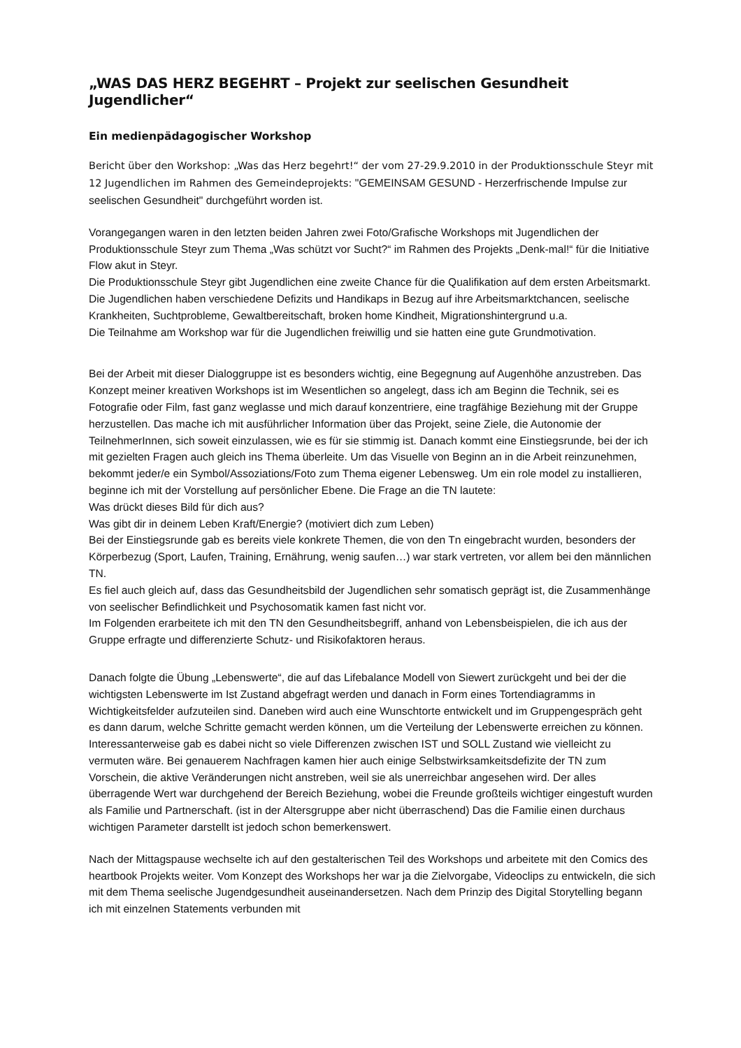„WAS DAS HERZ BEGEHRT – Projekt zur seelischen Gesundheit Jugendlicher“
Ein medienpädagogischer Workshop
Bericht über den Workshop: „Was das Herz begehrt!“ der vom 27-29.9.2010 in der Produktionsschule Steyr mit 12 Jugendlichen im Rahmen des Gemeindeprojekts: "GEMEINSAM GESUND - Herzerfrischende Impulse zur seelischen Gesundheit" durchgeführt worden ist.
Vorangegangen waren in den letzten beiden Jahren zwei Foto/Grafische Workshops mit Jugendlichen der Produktionsschule Steyr zum Thema „Was schützt vor Sucht?“ im Rahmen des Projekts „Denk-mal!“ für die Initiative Flow akut in Steyr.
Die Produktionsschule Steyr gibt Jugendlichen eine zweite Chance für die Qualifikation auf dem ersten Arbeitsmarkt. Die Jugendlichen haben verschiedene Defizits und Handikaps in Bezug auf ihre Arbeitsmarktchancen, seelische Krankheiten, Suchtprobleme, Gewaltbereitschaft, broken home Kindheit, Migrationshintergrund u.a.
Die Teilnahme am Workshop war für die Jugendlichen freiwillig und sie hatten eine gute Grundmotivation.
Bei der Arbeit mit dieser Dialoggruppe ist es besonders wichtig, eine Begegnung auf Augenhöhe anzustreben. Das Konzept meiner kreativen Workshops ist im Wesentlichen so angelegt, dass ich am Beginn die Technik, sei es Fotografie oder Film, fast ganz weglasse und mich darauf konzentriere, eine tragfähige Beziehung mit der Gruppe herzustellen. Das mache ich mit ausführlicher Information über das Projekt, seine Ziele, die Autonomie der TeilnehmerInnen, sich soweit einzulassen, wie es für sie stimmig ist. Danach kommt eine Einstiegsrunde, bei der ich mit gezielten Fragen auch gleich ins Thema überleite. Um das Visuelle von Beginn an in die Arbeit reinzunehmen, bekommt jeder/e ein Symbol/Assoziations/Foto zum Thema eigener Lebensweg. Um ein role model zu installieren, beginne ich mit der Vorstellung auf persönlicher Ebene. Die Frage an die TN lautete:
Was drückt dieses Bild für dich aus?
Was gibt dir in deinem Leben Kraft/Energie? (motiviert dich zum Leben)
Bei der Einstiegsrunde gab es bereits viele konkrete Themen, die von den Tn eingebracht wurden, besonders der Körperbezug (Sport, Laufen, Training, Ernährung, wenig saufen…) war stark vertreten, vor allem bei den männlichen TN.
Es fiel auch gleich auf, dass das Gesundheitsbild der Jugendlichen sehr somatisch geprägt ist, die Zusammenhänge von seelischer Befindlichkeit und Psychosomatik kamen fast nicht vor.
Im Folgenden erarbeitete ich mit den TN den Gesundheitsbegriff, anhand von Lebensbeispielen, die ich aus der Gruppe erfragte und differenzierte Schutz- und Risikofaktoren heraus.
Danach folgte die Übung „Lebenswerte“, die auf das Lifebalance Modell von Siewert zurückgeht und bei der die wichtigsten Lebenswerte im Ist Zustand abgefragt werden und danach in Form eines Tortendiagramms in Wichtigkeitsfelder aufzuteilen sind. Daneben wird auch eine Wunschtorte entwickelt und im Gruppengespräch geht es dann darum, welche Schritte gemacht werden können, um die Verteilung der Lebenswerte erreichen zu können.
Interessanterweise gab es dabei nicht so viele Differenzen zwischen IST und SOLL Zustand wie vielleicht zu vermuten wäre. Bei genauerem Nachfragen kamen hier auch einige Selbstwirksamkeitsdefizite der TN zum Vorschein, die aktive Veränderungen nicht anstreben, weil sie als unerreichbar angesehen wird. Der alles überragende Wert war durchgehend der Bereich Beziehung, wobei die Freunde großteils wichtiger eingestuft wurden als Familie und Partnerschaft. (ist in der Altersgruppe aber nicht überraschend) Das die Familie einen durchaus wichtigen Parameter darstellt ist jedoch schon bemerkenswert.
Nach der Mittagspause wechselte ich auf den gestalterischen Teil des Workshops und arbeitete mit den Comics des heartbook Projekts weiter. Vom Konzept des Workshops her war ja die Zielvorgabe, Videoclips zu entwickeln, die sich mit dem Thema seelische Jugendgesundheit auseinandersetzen. Nach dem Prinzip des Digital Storytelling begann ich mit einzelnen Statements verbunden mit